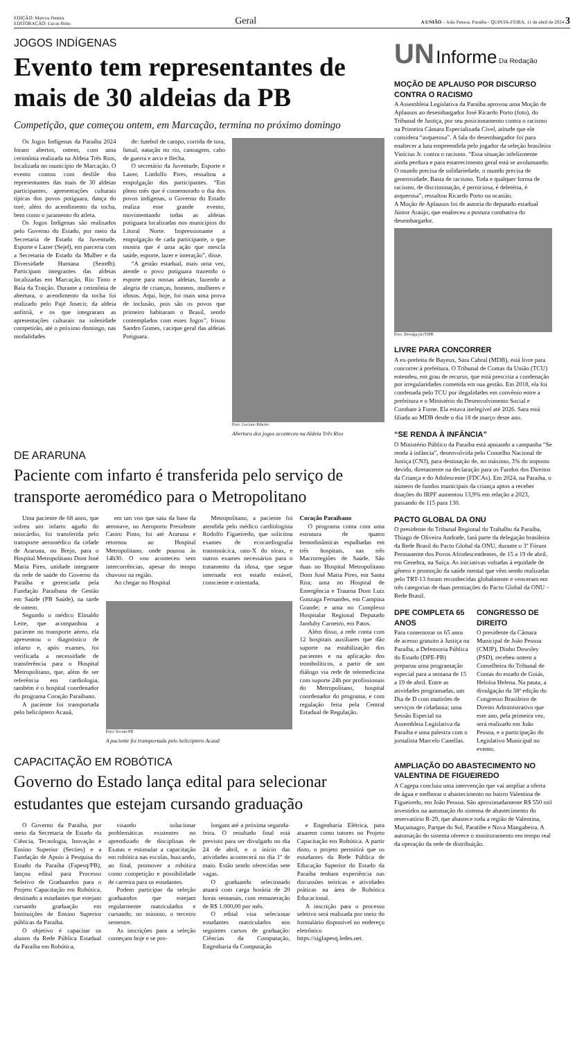EDIÇÃO: Marcos Pereira
EDITORAÇÃO: Lucas Brito
Geral
A UNIÃO – João Pessoa, Paraíba - QUINTA-FEIRA, 11 de abril de 2024 3
JOGOS INDÍGENAS
Evento tem representantes de mais de 30 aldeias da PB
Competição, que começou ontem, em Marcação, termina no próximo domingo
Os Jogos Indígenas da Paraíba 2024 foram abertos, ontem, com uma cerimônia realizada na Aldeia Três Rios, localizada no município de Marcação. O evento contou com desfile dos representantes das mais de 30 aldeias participantes, apresentações culturais típicas dos povos potiguara, dança do toré, além do acendimento da tocha, bem como o juramento do atleta.
Os Jogos Indígenas são realizados pelo Governo do Estado, por meio da Secretaria de Estado da Juventude, Esporte e Lazer (Sejel), em parceria com a Secretaria de Estado da Mulher e da Diversidade Humana (Semdh). Participam integrantes das aldeias localizadas em Marcação, Rio Tinto e Baía da Traição. Durante a cerimônia de abertura, o acendimento da tocha foi realizado pelo Pajé Josecir, da aldeia anfitriã, e os que integraram as apresentações culturais na solenidade competirão, até o próximo domingo, nas modalidades
de: futebol de campo, corrida de tora, futsal, natação no rio, canoagem, cabo de guerra e arco e flecha.
O secretário da Juventude, Esporte e Lazer, Lindolfo Pires, ressaltou a empolgação dos participantes. “Em pleno mês que é comemorado o dia dos povos indígenas, o Governo do Estado realiza esse grande evento, movimentando todas as aldeias potiguara localizadas nos municípios do Litoral Norte. Impressionante a empolgação de cada participante, o que mostra que é uma ação que mescla saúde, esporte, lazer e interação”, disse.
“A gestão estadual, mais uma vez, atende o povo potiguara trazendo o esporte para nossas aldeias, fazendo a alegria de crianças, homens, mulheres e idosos. Aqui, hoje, foi mais uma prova de inclusão, pois são os povos que primeiro habitaram o Brasil, sendo contemplados com esses Jogos”, frisou Sandro Gomes, cacique geral das aldeias Potiguara.
Foto: Luciano Ribeiro
Abertura dos jogos aconteceu na Aldeia Três Rios
DE ARARUNA
Paciente com infarto é transferida pelo serviço de transporte aeromédico para o Metropolitano
Uma paciente de 68 anos, que sofreu um infarto agudo do miocárdio, foi transferida pelo transporte aeromédico da cidade de Araruna, no Brejo, para o Hospital Metropolitano Dom José Maria Pires, unidade integrante da rede de saúde do Governo da Paraíba e gerenciada pela Fundação Paraibana de Gestão em Saúde (PB Saúde), na tarde de ontem.
Segundo o médico Elinaldo Leite, que acompanhou a paciente no transporte aéreo, ela apresentou o diagnóstico de infarto e, após exames, foi verificada a necessidade de transferência para o Hospital Metropolitano, que, além de ser referência em cardiologia, também é o hospital coordenador do programa Coração Paraibano.
A paciente foi transportada pelo helicóptero Acauã,
em um voo que saiu da base da aeronave, no Aeroporto Presidente Castro Pinto, foi até Araruna e retornou ao Hospital Metropolitano, onde pousou às 14h30. O voo aconteceu sem intercorrências, apesar do tempo chuvoso na região.
Ao chegar no Hospital
Metropolitano, a paciente foi atendida pelo médico cardiologista Rodolfo Figueiredo, que solicitou exames de ecocardiografia transtorácica, raio-X do tórax, e outros exames necessários para o tratamento da idosa, que segue internada em estado estável, consciente e orientada.
Foto: Secom-PB
A paciente foi transportada pelo helicóptero Acauã
Coração Paraibano
O programa conta com uma estrutura de quatro hemodinâmicas espalhadas em três hospitais, nas três Macrorregiões de Saúde. São duas no Hospital Metropolitano Dom José Maria Pires, em Santa Rita; uma no Hospital de Emergência e Trauma Dom Luiz Gonzaga Fernandes, em Campina Grande; e uma no Complexo Hospitalar Regional Deputado Janduhy Carneiro, em Patos.
Além disso, a rede conta com 12 hospitais auxiliares que dão suporte na estabilização dos pacientes e na aplicação dos trombolíticos, a partir de um diálogo via rede de telemedicina com suporte 24h por profissionais do Metropolitano, hospital coordenador do programa, e com regulação feita pela Central Estadual de Regulação.
CAPACITAÇÃO EM ROBÓTICA
Governo do Estado lança edital para selecionar estudantes que estejam cursando graduação
O Governo da Paraíba, por meio da Secretaria de Estado da Ciência, Tecnologia, Inovação e Ensino Superior (Secties) e a Fundação de Apoio à Pesquisa do Estado da Paraíba (Fapesq/PB), lançou edital para Processo Seletivo de Graduandos para o Projeto Capacitação em Robótica, destinado a estudantes que estejam cursando graduação em Instituições de Ensino Superior públicas da Paraíba.
O objetivo é capacitar os alunos da Rede Pública Estadual da Paraíba em Robótica,
visando solucionar problemáticas existentes no aprendizado de disciplinas de Exatas e estimular a capacitação em robótica nas escolas, buscando, ao final, promover a robótica como competição e possibilidade de carreira para os estudantes.
Podem participar da seleção graduandos que estejam regularmente matriculados e cursando, no mínimo, o terceiro semestre.
As inscrições para a seleção começam hoje e se pro-
longam até a próxima segunda-feira. O resultado final está previsto para ser divulgado no dia 24 de abril, e o início das atividades acontecerá no dia 1º de maio. Estão sendo oferecidas sete vagas.
O graduando selecionado atuará com carga horária de 20 horas semanais, com remuneração de R$ 1.000,00 por mês.
O edital visa selecionar estudantes matriculados nos seguintes cursos de graduação: Ciências da Computação, Engenharia da Computação
e Engenharia Elétrica, para atuarem como tutores no Projeto Capacitação em Robótica. A partir disto, o projeto permitirá que os estudantes da Rede Pública de Educação Superior do Estado da Paraíba tenham experiência nas discussões teóricas e atividades práticas na área de Robótica Educacional.
A inscrição para o processo seletivo será realizada por meio do formulário disponível no endereço eletrônico https://sigfapesq.ledes.net.
UN Informe Da Redação
MOÇÃO DE APLAUSO POR DISCURSO CONTRA O RACISMO
A Assembleia Legislativa da Paraíba aprovou uma Moção de Aplausos ao desembargador José Ricardo Porto (foto), do Tribunal de Justiça, por seu posicionamento contra o racismo na Primeira Câmara Especializada Cível, atitude que ele considera “asquerosa”. A fala do desembargador foi para enaltecer a luta empreendida pelo jogador da seleção brasileira Vinícius Jr. contra o racismo. “Essa situação infelizmente ainda perdura e para estarrecimento geral está se avolumando. O mundo precisa de solidariedade, o mundo precisa de generosidade. Basta de racismo. Toda e qualquer forma de racismo, de discriminação, é perniciosa, é deletéria, é asquerosa”, ressaltou Ricardo Porto na ocasião.
A Moção de Aplausos foi de autoria do deputado estadual Júnior Araújo, que enalteceu a postura combativa do desembargador.
Foto: Divulgação/TJPB
LIVRE PARA CONCORRER
A ex-prefeita de Bayeux, Sara Cabral (MDB), está livre para concorrer à prefeitura. O Tribunal de Contas da União (TCU) entendeu, em grau de recurso, que está prescrita a condenação por irregularidades cometida em sua gestão. Em 2018, ela foi condenada pelo TCU por ilegalidades em convênio entre a prefeitura e o Ministério do Desenvolvimento Social e Combate à Fome. Ela estava inelegível até 2026. Sara está filiada ao MDB desde o dia 18 de março deste ano.
“SE RENDA À INFÂNCIA”
O Ministério Público da Paraíba está apoiando a campanha “Se renda à infância”, desenvolvida pelo Conselho Nacional de Justiça (CNJ), para destinação de, no máximo, 3% do imposto devido, diretamente na declaração para os Fundos dos Direitos da Criança e do Adolescente (FDCAs). Em 2024, na Paraíba, o número de fundos municipais da criança aptos a receber doações do IRPF aumentou 13,9% em relação a 2023, passando de 115 para 130.
PACTO GLOBAL DA ONU
O presidente do Tribunal Regional do Trabalho da Paraíba, Thiago de Oliveira Andrade, fará parte da delegação brasileira da Rede Brasil do Pacto Global da ONU, durante o 3º Fórum Permanente dos Povos Afrodescendentes, de 15 a 19 de abril, em Genebra, na Suíça. As iniciativas voltadas à equidade de gênero e promoção da saúde mental que vêm sendo realizadas pelo TRT-13 foram reconhecidas globalmente e venceram em três categorias de duas premiações do Pacto Global da ONU – Rede Brasil.
DPE COMPLETA 65 ANOS
Para comemorar os 65 anos de acesso gratuito à Justiça na Paraíba, a Defensoria Pública do Estado (DPE-PB) preparou uma programação especial para a semana de 15 a 19 de abril. Entre as atividades programadas, um Dia de D com mutirões de serviços de cidadania; uma Sessão Especial na Assembleia Legislativa da Paraíba e uma palestra com o jornalista Marcelo Canellas.
CONGRESSO DE DIREITO
O presidente da Câmara Municipal de João Pessoa (CMJP), Dinho Dowsley (PSD), recebeu ontem a Conselheira do Tribunal de Contas do estado de Goiás, Heloísa Helena. Na pauta, a divulgação da 38ª edição do Congresso Brasileiro de Direito Administrativo que este ano, pela primeira vez, será realizado em João Pessoa, e a participação do Legislativo Municipal no evento.
AMPLIAÇÃO DO ABASTECIMENTO NO VALENTINA DE FIGUEIREDO
A Cagepa concluiu uma intervenção que vai ampliar a oferta de água e melhorar o abastecimento no bairro Valentina de Figueiredo, em João Pessoa. São aproximadamente R$ 550 mil investidos na automação do sistema de abastecimento do reservatório R-29, que abastece toda a região de Valentina, Muçumagro, Parque do Sol, Paratibe e Nova Mangabeira. A automação do sistema oferece o monitoramento em tempo real da operação da rede de distribuição.